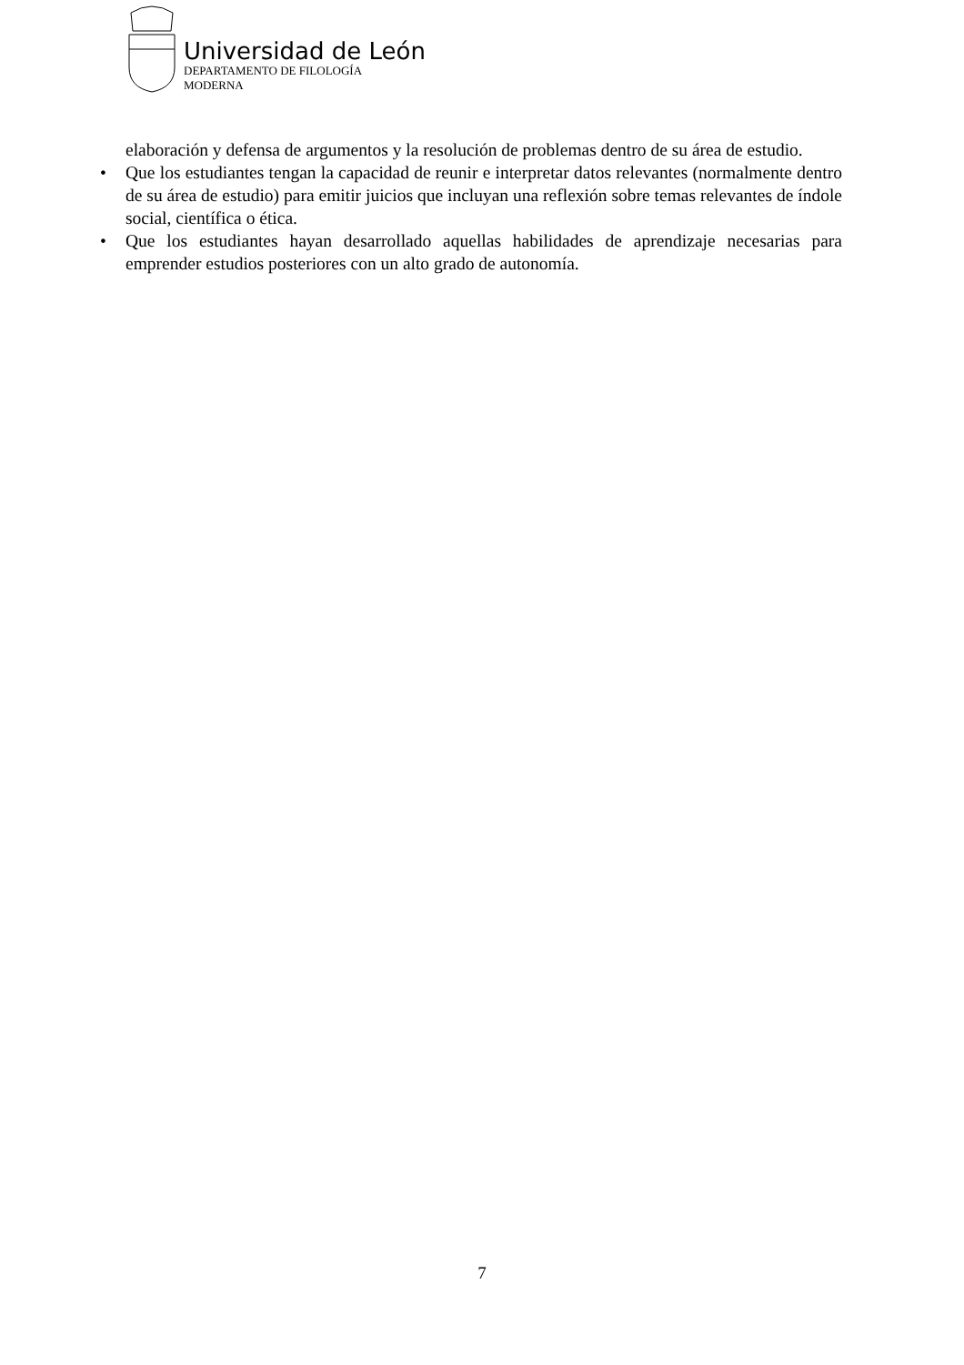Universidad de León
DEPARTAMENTO DE FILOLOGÍA
MODERNA
elaboración y defensa de argumentos y la resolución de problemas dentro de su área de estudio.
• Que los estudiantes tengan la capacidad de reunir e interpretar datos relevantes (normalmente dentro de su área de estudio) para emitir juicios que incluyan una reflexión sobre temas relevantes de índole social, científica o ética.
• Que los estudiantes hayan desarrollado aquellas habilidades de aprendizaje necesarias para emprender estudios posteriores con un alto grado de autonomía.
7